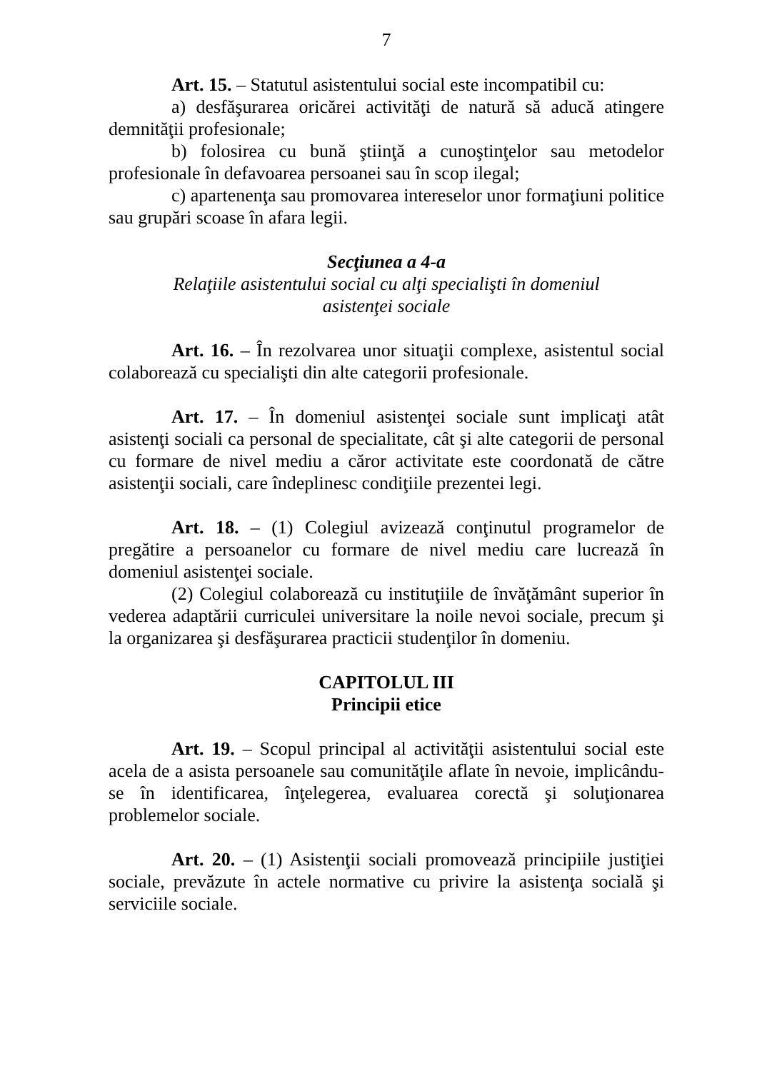7
Art. 15. – Statutul asistentului social este incompatibil cu:
a) desfăşurarea oricărei activităţi de natură să aducă atingere demnităţii profesionale;
b) folosirea cu bună ştiinţă a cunoştinţelor sau metodelor profesionale în defavoarea persoanei sau în scop ilegal;
c) apartenenţa sau promovarea intereselor unor formaţiuni politice sau grupări scoase în afara legii.
Secţiunea a 4-a
Relaţiile asistentului social cu alţi specialişti în domeniul
asistenţei sociale
Art. 16. – În rezolvarea unor situaţii complexe, asistentul social colaborează cu specialişti din alte categorii profesionale.
Art. 17. – În domeniul asistenţei sociale sunt implicaţi atât asistenţi sociali ca personal de specialitate, cât şi alte categorii de personal cu formare de nivel mediu a căror activitate este coordonată de către asistenţii sociali, care îndeplinesc condiţiile prezentei legi.
Art. 18. – (1) Colegiul avizează conţinutul programelor de pregătire a persoanelor cu formare de nivel mediu care lucrează în domeniul asistenţei sociale.
(2) Colegiul colaborează cu instituţiile de învăţământ superior în vederea adaptării curriculei universitare la noile nevoi sociale, precum şi la organizarea şi desfăşurarea practicii studenţilor în domeniu.
CAPITOLUL III
Principii etice
Art. 19. – Scopul principal al activităţii asistentului social este acela de a asista persoanele sau comunităţile aflate în nevoie, implicându-se în identificarea, înţelegerea, evaluarea corectă şi soluţionarea problemelor sociale.
Art. 20. – (1) Asistenţii sociali promovează principiile justiţiei sociale, prevăzute în actele normative cu privire la asistenţa socială şi serviciile sociale.